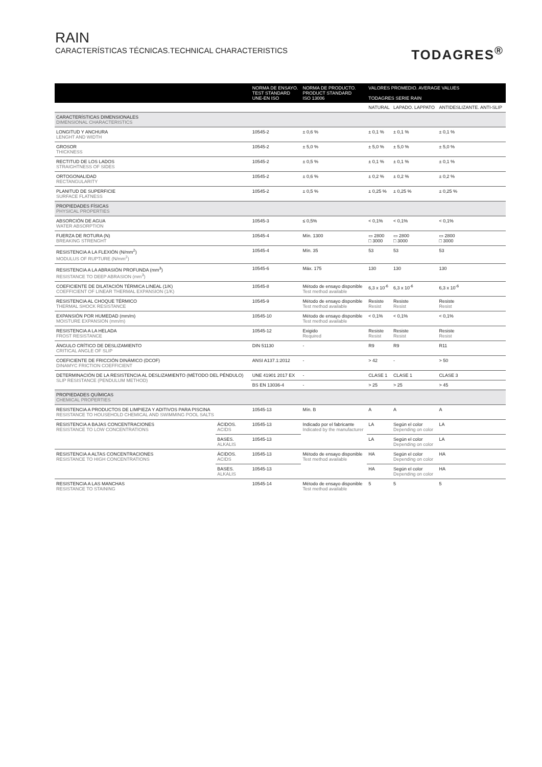RAIN
CARACTERÍSTICAS TÉCNICAS.TECHNICAL CHARACTERISTICS
TODAGRES<sup>®</sup>
| | | NORMA DE ENSAYO. TEST STANDARD UNE-EN ISO | NORMA DE PRODUCTO. PRODUCT STANDARD ISO 13006 | VALORES PROMEDIO. AVERAGE VALUES TODAGRES SERIE RAIN | | |
| --- | --- | --- | --- | --- | --- | --- |
| | | | | NATURAL | LAPADO. LAPPATO | ANTIDESLIZANTE. ANTI-SLIP |
| CARACTERÍSTICAS DIMENSIONALES DIMENSIONAL CHARACTERISTICS | | | | | | |
| LONGITUD Y ANCHURA LENGHT AND WIDTH | | 10545-2 | ± 0,6 % | ± 0,1 % | ± 0,1 % | ± 0,1 % |
| GROSOR THICKNESS | | 10545-2 | ± 5,0 % | ± 5,0 % | ± 5,0 % | ± 5,0 % |
| RECTITUD DE LOS LADOS STRAIGHTNESS OF SIDES | | 10545-2 | ± 0,5 % | ± 0,1 % | ± 0,1 % | ± 0,1 % |
| ORTOGONALIDAD RECTANGULARITY | | 10545-2 | ± 0,6 % | ± 0,2 % | ± 0,2 % | ± 0,2 % |
| PLANITUD DE SUPERFICIE SURFACE FLATNESS | | 10545-2 | ± 0,5 % | ± 0,25 % | ± 0,25 % | ± 0,25 % |
| PROPIEDADES FÍSICAS PHYSICAL PROPERTIES | | | | | | |
| ABSORCIÓN DE AGUA WATER ABSORPTION | | 10545-3 | ≤ 0,5% | < 0,1% | < 0,1% | < 0,1% |
| FUERZA DE ROTURA (N) BREAKING STRENGHT | | 10545-4 | Mín. 1300 | ▭ 2800 □ 3000 | ▭ 2800 □ 3000 | ▭ 2800 □ 3000 |
| RESISTENCIA A LA FLEXIÓN (N/mm<sup>2</sup>) MODULUS OF RUPTURE (N/mm<sup>2</sup>) | | 10545-4 | Mín. 35 | 53 | 53 | 53 |
| RESISTENCIA A LA ABRASIÓN PROFUNDA (mm<sup>3</sup>) RESISTANCE TO DEEP ABRASION (mm<sup>3</sup>) | | 10545-6 | Máx. 175 | 130 | 130 | 130 |
| COEFICIENTE DE DILATACIÓN TÉRMICA LINEAL (1/K) COEFFICIENT OF LINEAR THERMAL EXPANSION (1/K) | | 10545-8 | Método de ensayo disponible Test method available | 6,3 x 10<sup>-6</sup> | 6,3 x 10<sup>-6</sup> | 6,3 x 10<sup>-6</sup> |
| RESISTENCIA AL CHOQUE TÉRMICO THERMAL SHOCK RESISTANCE | | 10545-9 | Método de ensayo disponible Test method available | Resiste Resist | Resiste Resist | Resiste Resist |
| EXPANSIÓN POR HUMEDAD (mm/m) MOISTURE EXPANSION (mm/m) | | 10545-10 | Método de ensayo disponible Test method available | < 0,1% | < 0,1% | < 0,1% |
| RESISTENCIA A LA HELADA FROST RESISTANCE | | 10545-12 | Exigido Required | Resiste Resist | Resiste Resist | Resiste Resist |
| ÁNGULO CRÍTICO DE DESLIZAMIENTO CRITICAL ANGLE OF SLIP | | DIN 51130 | - | R9 | R9 | R11 |
| COEFICIENTE DE FRICCIÓN DINÁMICO (DCOF) DINAMYC FRICTION COEFFICIENT | | ANSI A137.1:2012 | - | > 42 | - | > 50 |
| DETERMINACIÓN DE LA RESISTENCIA AL DESLIZAMIENTO (MÉTODO DEL PÉNDULO) SLIP RESISTANCE (PENDULUM METHOD) | | UNE 41901 2017 EX | - | CLASE 1 | CLASE 1 | CLASE 3 |
| | | BS EN 13036-4 | - | > 25 | > 25 | > 45 |
| PROPIEDADES QUÍMICAS CHEMICAL PROPERTIES | | | | | | |
| RESISTENCIA A PRODUCTOS DE LIMPIEZA Y ADITIVOS PARA PISCINA RESISTANCE TO HOUSEHOLD CHEMICAL AND SWIMMING POOL SALTS | | 10545-13 | Mín. B | A | A | A |
| RESISTENCIA A BAJAS CONCENTRACIONES RESISTANCE TO LOW CONCENTRATIONS | ÁCIDOS. ACIDS | 10545-13 | Indicado por el fabricante Indicated by the manufacturer | LA | Según el color Depending on color | LA |
| | BASES. ALKALIS | 10545-13 | | LA | Según el color Depending on color | LA |
| RESISTENCIA A ALTAS CONCENTRACIONES RESISTANCE TO HIGH CONCENTRATIONS | ÁCIDOS. ACIDS | 10545-13 | Método de ensayo disponible Test method available | HA | Según el color Depending on color | HA |
| | BASES. ALKALIS | 10545-13 | | HA | Según el color Depending on color | HA |
| RESISTENCIA A LAS MANCHAS RESISTANCE TO STAINING | | 10545-14 | Método de ensayo disponible Test method available | 5 | 5 | 5 |